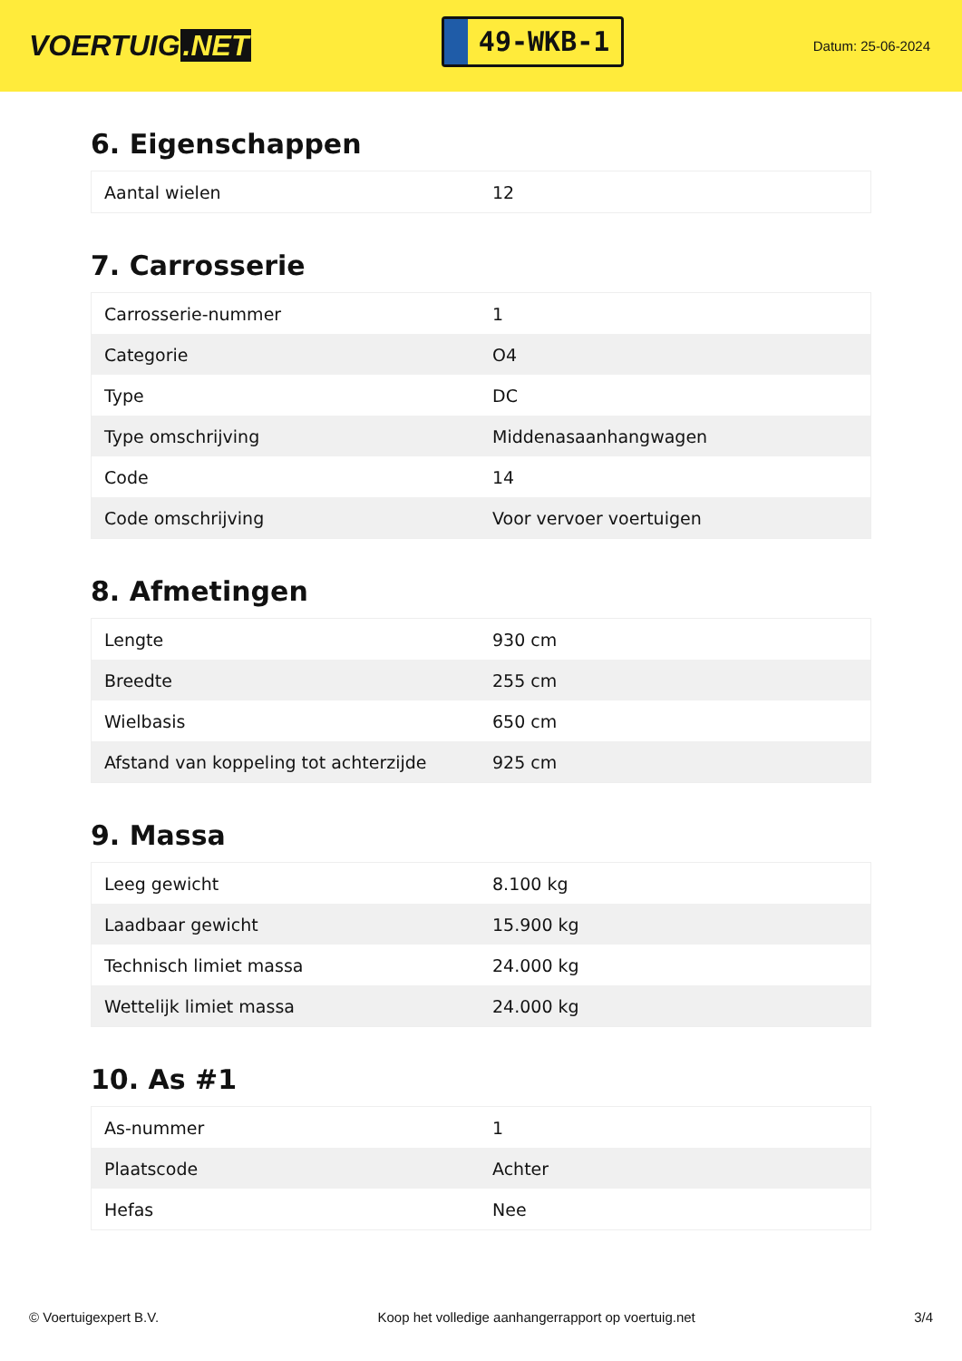VOERTUIG.NET
49-WKB-1
Datum: 25-06-2024
6. Eigenschappen
| Aantal wielen | 12 |
7. Carrosserie
| Carrosserie-nummer | 1 |
| Categorie | O4 |
| Type | DC |
| Type omschrijving | Middenasaanhangwagen |
| Code | 14 |
| Code omschrijving | Voor vervoer voertuigen |
8. Afmetingen
| Lengte | 930 cm |
| Breedte | 255 cm |
| Wielbasis | 650 cm |
| Afstand van koppeling tot achterzijde | 925 cm |
9. Massa
| Leeg gewicht | 8.100 kg |
| Laadbaar gewicht | 15.900 kg |
| Technisch limiet massa | 24.000 kg |
| Wettelijk limiet massa | 24.000 kg |
10. As #1
| As-nummer | 1 |
| Plaatscode | Achter |
| Hefas | Nee |
© Voertuigexpert B.V. Koop het volledige aanhangerrapport op voertuig.net 3/4